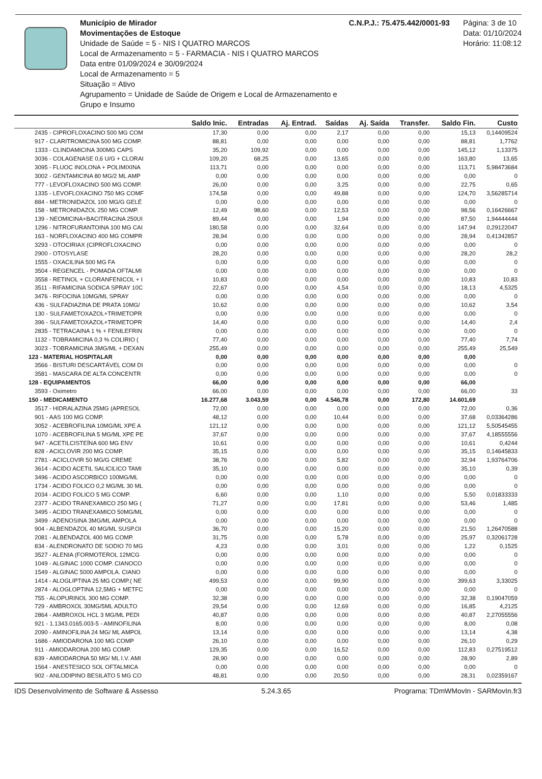Município de Mirador
Movimentações de Estoque
Unidade de Saúde = 5 - NIS I QUATRO MARCOS
Local de Armazenamento = 5 - FARMACIA - NIS I QUATRO MARCOS
Data entre 01/09/2024 e 30/09/2024
Local de Armazenamento = 5
Situação = Ativo
Agrupamento = Unidade de Saúde de Origem e Local de Armazenamento e Grupo e Insumo
C.N.P.J.: 75.475.442/0001-93 Página: 3 de 10
Data: 01/10/2024
Horário: 11:08:12
| | Saldo Inic. | Entradas | Aj. Entrad. | Saídas | Aj. Saída | Transfer. | Saldo Fin. | Custo |
| --- | --- | --- | --- | --- | --- | --- | --- | --- |
| 2435 - CIPROFLOXACINO 500 MG COM | 17,30 | 0,00 | 0,00 | 2,17 | 0,00 | 0,00 | 15,13 | 0,14409524 |
| 917 - CLARITROMICINA 500 MG COMP. | 88,81 | 0,00 | 0,00 | 0,00 | 0,00 | 0,00 | 88,81 | 1,7762 |
| 1333 - CLINDAMICINA 300MG CAPS | 35,20 | 109,92 | 0,00 | 0,00 | 0,00 | 0,00 | 145,12 | 1,13375 |
| 3036 - COLAGENASE 0,6 U/G + CLORAI | 109,20 | 68,25 | 0,00 | 13,65 | 0,00 | 0,00 | 163,80 | 13,65 |
| 3095 - FLUOC INOLONA + POLIMIXINA | 113,71 | 0,00 | 0,00 | 0,00 | 0,00 | 0,00 | 113,71 | 5,98473684 |
| 3002 - GENTAMICINA 80 MG/2 ML AMP | 0,00 | 0,00 | 0,00 | 0,00 | 0,00 | 0,00 | 0,00 | 0 |
| 777 - LEVOFLOXACINO 500 MG COMP. | 26,00 | 0,00 | 0,00 | 3,25 | 0,00 | 0,00 | 22,75 | 0,65 |
| 1335 - LEVOFLOXACINO 750 MG COMF | 174,58 | 0,00 | 0,00 | 49,88 | 0,00 | 0,00 | 124,70 | 3,56285714 |
| 884 - METRONIDAZOL 100 MG/G GELÉ | 0,00 | 0,00 | 0,00 | 0,00 | 0,00 | 0,00 | 0,00 | 0 |
| 158 - METRONIDAZOL 250 MG COMP. | 12,49 | 98,60 | 0,00 | 12,53 | 0,00 | 0,00 | 98,56 | 0,16426667 |
| 139 - NEOMICINA+BACITRACINA 250UI | 89,44 | 0,00 | 0,00 | 1,94 | 0,00 | 0,00 | 87,50 | 1,94444444 |
| 1296 - NITROFURANTOINA 100 MG CAI | 180,58 | 0,00 | 0,00 | 32,64 | 0,00 | 0,00 | 147,94 | 0,29122047 |
| 163 - NORFLOXACINO 400 MG COMPR | 28,94 | 0,00 | 0,00 | 0,00 | 0,00 | 0,00 | 28,94 | 0,41342857 |
| 3293 - OTOCIRIAX (CIPROFLOXACINO | 0,00 | 0,00 | 0,00 | 0,00 | 0,00 | 0,00 | 0,00 | 0 |
| 2900 - OTOSYLASE | 28,20 | 0,00 | 0,00 | 0,00 | 0,00 | 0,00 | 28,20 | 28,2 |
| 1555 - OXACILINA 500 MG FA | 0,00 | 0,00 | 0,00 | 0,00 | 0,00 | 0,00 | 0,00 | 0 |
| 3504 - REGENCEL - POMADA OFTALMI | 0,00 | 0,00 | 0,00 | 0,00 | 0,00 | 0,00 | 0,00 | 0 |
| 3558 - RETINOL + CLORANFENICOL + I | 10,83 | 0,00 | 0,00 | 0,00 | 0,00 | 0,00 | 10,83 | 10,83 |
| 3511 - RIFAMICINA SODICA SPRAY 10C | 22,67 | 0,00 | 0,00 | 4,54 | 0,00 | 0,00 | 18,13 | 4,5325 |
| 3476 - RIFOCINA 10MG/ML SPRAY | 0,00 | 0,00 | 0,00 | 0,00 | 0,00 | 0,00 | 0,00 | 0 |
| 436 - SULFADIAZINA DE PRATA 10MG/ | 10,62 | 0,00 | 0,00 | 0,00 | 0,00 | 0,00 | 10,62 | 3,54 |
| 130 - SULFAMETOXAZOL+TRIMETOPR | 0,00 | 0,00 | 0,00 | 0,00 | 0,00 | 0,00 | 0,00 | 0 |
| 396 - SULFAMETOXAZOL+TRIMETOPR | 14,40 | 0,00 | 0,00 | 0,00 | 0,00 | 0,00 | 14,40 | 2,4 |
| 2835 - TETRACAINA 1 % + FENILEFRIN | 0,00 | 0,00 | 0,00 | 0,00 | 0,00 | 0,00 | 0,00 | 0 |
| 1132 - TOBRAMICINA 0,3 % COLIRIO ( | 77,40 | 0,00 | 0,00 | 0,00 | 0,00 | 0,00 | 77,40 | 7,74 |
| 3023 - TOBRAMICINA 3MG/ML + DEXAN | 255,49 | 0,00 | 0,00 | 0,00 | 0,00 | 0,00 | 255,49 | 25,549 |
| 123 - MATERIAL HOSPITALAR | 0,00 | 0,00 | 0,00 | 0,00 | 0,00 | 0,00 | 0,00 | |
| 3566 - BISTURI DESCARTÁVEL COM DI | 0,00 | 0,00 | 0,00 | 0,00 | 0,00 | 0,00 | 0,00 | 0 |
| 3581 - MASCARA DE ALTA CONCENTR | 0,00 | 0,00 | 0,00 | 0,00 | 0,00 | 0,00 | 0,00 | 0 |
| 128 - EQUIPAMENTOS | 66,00 | 0,00 | 0,00 | 0,00 | 0,00 | 0,00 | 66,00 | |
| 3593 - Oximetro | 66,00 | 0,00 | 0,00 | 0,00 | 0,00 | 0,00 | 66,00 | 33 |
| 150 - MEDICAMENTO | 16.277,68 | 3.043,59 | 0,00 | 4.546,78 | 0,00 | 172,80 | 14.601,69 | |
| 3517 - HIDRALAZINA 25MG (APRESOL | 72,00 | 0,00 | 0,00 | 0,00 | 0,00 | 0,00 | 72,00 | 0,36 |
| 901 - AAS 100 MG COMP. | 48,12 | 0,00 | 0,00 | 10,44 | 0,00 | 0,00 | 37,68 | 0,03364286 |
| 3052 - ACEBROFILINA 10MG/ML XPE A | 121,12 | 0,00 | 0,00 | 0,00 | 0,00 | 0,00 | 121,12 | 5,50545455 |
| 1070 - ACEBROFILINA 5 MG/ML XPE PE | 37,67 | 0,00 | 0,00 | 0,00 | 0,00 | 0,00 | 37,67 | 4,18555556 |
| 947 - ACETILCISTEÍNA 600 MG ENV | 10,61 | 0,00 | 0,00 | 0,00 | 0,00 | 0,00 | 10,61 | 0,4244 |
| 828 - ACICLOVIR 200 MG COMP. | 35,15 | 0,00 | 0,00 | 0,00 | 0,00 | 0,00 | 35,15 | 0,14645833 |
| 2781 - ACICLOVIR 50 MG/G CREME | 38,76 | 0,00 | 0,00 | 5,82 | 0,00 | 0,00 | 32,94 | 1,93764706 |
| 3614 - ACIDO ACETIL SALICILICO TAMI | 35,10 | 0,00 | 0,00 | 0,00 | 0,00 | 0,00 | 35,10 | 0,39 |
| 3496 - ACIDO ASCORBICO 100MG/ML | 0,00 | 0,00 | 0,00 | 0,00 | 0,00 | 0,00 | 0,00 | 0 |
| 1734 - ACIDO FOLICO 0,2 MG/ML 30 ML | 0,00 | 0,00 | 0,00 | 0,00 | 0,00 | 0,00 | 0,00 | 0 |
| 2034 - ACIDO FOLICO 5 MG COMP. | 6,60 | 0,00 | 0,00 | 1,10 | 0,00 | 0,00 | 5,50 | 0,01833333 |
| 2377 - ACIDO TRANEXAMICO 250 MG ( | 71,27 | 0,00 | 0,00 | 17,81 | 0,00 | 0,00 | 53,46 | 1,485 |
| 3495 - ACIDO TRANEXAMICO 50MG/ML | 0,00 | 0,00 | 0,00 | 0,00 | 0,00 | 0,00 | 0,00 | 0 |
| 3499 - ADENOSINA 3MG/ML AMPOLA | 0,00 | 0,00 | 0,00 | 0,00 | 0,00 | 0,00 | 0,00 | 0 |
| 904 - ALBENDAZOL 40 MG/ML SUSP.OI | 36,70 | 0,00 | 0,00 | 15,20 | 0,00 | 0,00 | 21,50 | 1,26470588 |
| 2081 - ALBENDAZOL 400 MG COMP. | 31,75 | 0,00 | 0,00 | 5,78 | 0,00 | 0,00 | 25,97 | 0,32061728 |
| 834 - ALENDRONATO DE SODIO 70 MG | 4,23 | 0,00 | 0,00 | 3,01 | 0,00 | 0,00 | 1,22 | 0,1525 |
| 3527 - ALENIA (FORMOTEROL 12MCG | 0,00 | 0,00 | 0,00 | 0,00 | 0,00 | 0,00 | 0,00 | 0 |
| 1049 - ALGINAC 1000 COMP. CIANOCO | 0,00 | 0,00 | 0,00 | 0,00 | 0,00 | 0,00 | 0,00 | 0 |
| 1549 - ALGINAC 5000 AMPOLA. CIANO | 0,00 | 0,00 | 0,00 | 0,00 | 0,00 | 0,00 | 0,00 | 0 |
| 1414 - ALOGLIPTINA 25 MG COMP.( NE | 499,53 | 0,00 | 0,00 | 99,90 | 0,00 | 0,00 | 399,63 | 3,33025 |
| 2874 - ALOGLOPTINA 12,5MG + METFC | 0,00 | 0,00 | 0,00 | 0,00 | 0,00 | 0,00 | 0,00 | 0 |
| 755 - ALOPURINOL 300 MG COMP. | 32,38 | 0,00 | 0,00 | 0,00 | 0,00 | 0,00 | 32,38 | 0,19047059 |
| 729 - AMBROXOL 30MG/5ML ADULTO | 29,54 | 0,00 | 0,00 | 12,69 | 0,00 | 0,00 | 16,85 | 4,2125 |
| 2864 - AMBROXOL HCL 3 MG/ML PEDI | 40,87 | 0,00 | 0,00 | 0,00 | 0,00 | 0,00 | 40,87 | 2,27055556 |
| 921 - 1.1343.0165.003-5 - AMINOFILINA | 8,00 | 0,00 | 0,00 | 0,00 | 0,00 | 0,00 | 8,00 | 0,08 |
| 2090 - AMINOFILINA 24 MG/ ML AMPOL | 13,14 | 0,00 | 0,00 | 0,00 | 0,00 | 0,00 | 13,14 | 4,38 |
| 1686 - AMIODARONA 100 MG COMP | 26,10 | 0,00 | 0,00 | 0,00 | 0,00 | 0,00 | 26,10 | 0,29 |
| 911 - AMIODARONA 200 MG COMP. | 129,35 | 0,00 | 0,00 | 16,52 | 0,00 | 0,00 | 112,83 | 0,27519512 |
| 839 - AMIODARONA 50 MG/ ML I.V. AMI | 28,90 | 0,00 | 0,00 | 0,00 | 0,00 | 0,00 | 28,90 | 2,89 |
| 1564 - ANESTESICO SOL OFTALMICA | 0,00 | 0,00 | 0,00 | 0,00 | 0,00 | 0,00 | 0,00 | 0 |
| 902 - ANLODIPINO BESILATO 5 MG CO | 48,81 | 0,00 | 0,00 | 20,50 | 0,00 | 0,00 | 28,31 | 0,02359167 |
IDS Desenvolvimento de Software & Assesso 5.24.3.65 Programa: TDmWMovIn - SARMovIn.fr3